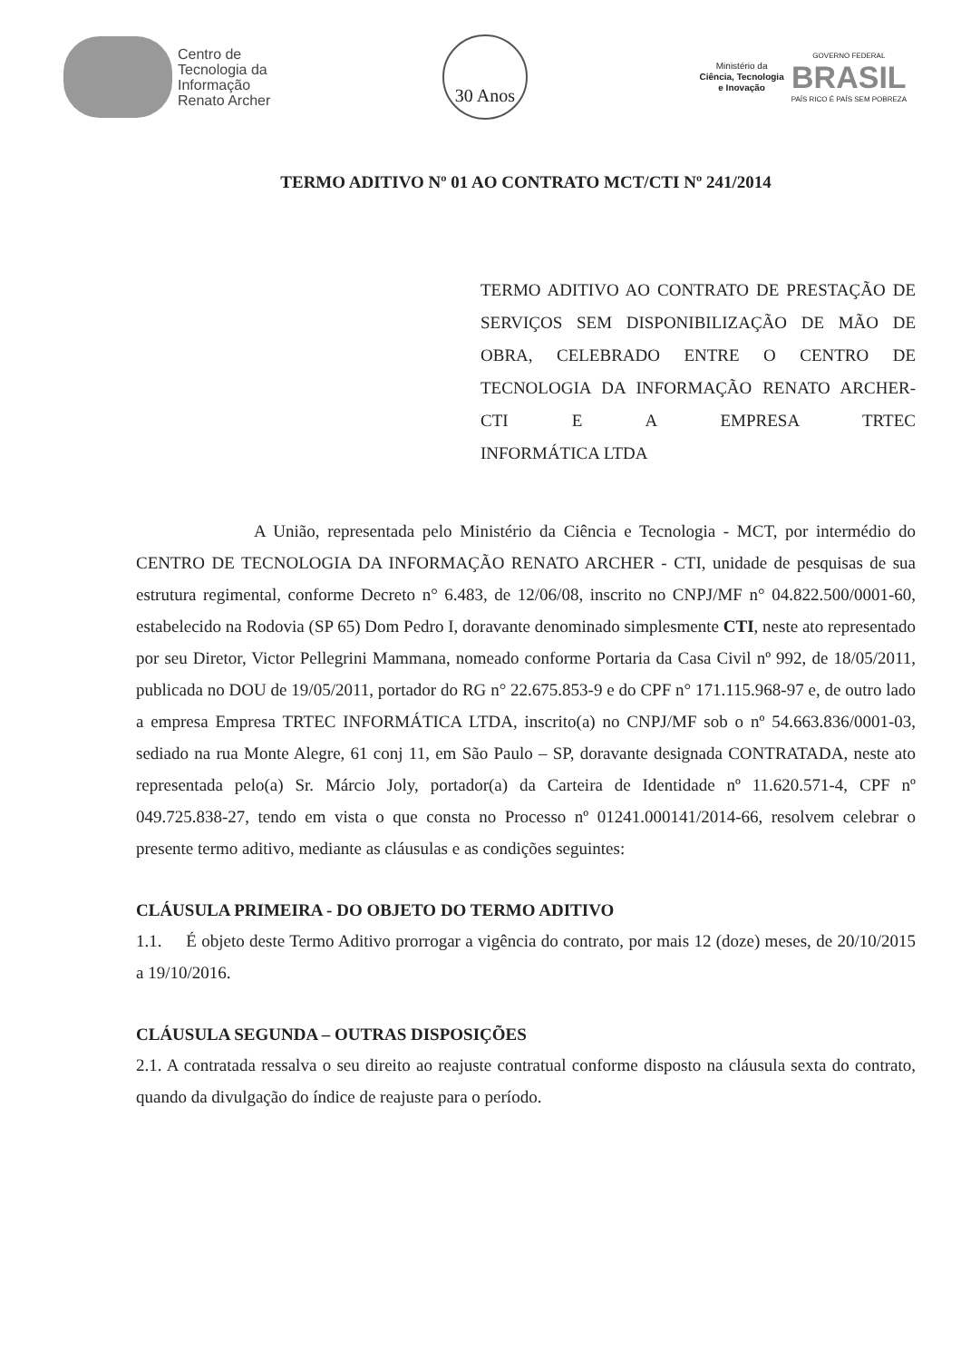Centro de
Tecnologia da
Informação
Renato Archer
30 Anos
Ministério da
Ciência, Tecnologia
e Inovação
GOVERNO FEDERAL
BRASIL
PAÍS RICO É PAÍS SEM POBREZA
TERMO ADITIVO Nº 01 AO CONTRATO MCT/CTI Nº 241/2014
TERMO ADITIVO AO CONTRATO DE PRESTAÇÃO DE SERVIÇOS SEM DISPONIBILIZAÇÃO DE MÃO DE OBRA, CELEBRADO ENTRE O CENTRO DE TECNOLOGIA DA INFORMAÇÃO RENATO ARCHER-CTI E A EMPRESA TRTEC
INFORMÁTICA LTDA
A União, representada pelo Ministério da Ciência e Tecnologia - MCT, por intermédio do CENTRO DE TECNOLOGIA DA INFORMAÇÃO RENATO ARCHER - CTI, unidade de pesquisas de sua estrutura regimental, conforme Decreto n° 6.483, de 12/06/08, inscrito no CNPJ/MF n° 04.822.500/0001-60, estabelecido na Rodovia (SP 65) Dom Pedro I, doravante denominado simplesmente CTI, neste ato representado por seu Diretor, Victor Pellegrini Mammana, nomeado conforme Portaria da Casa Civil nº 992, de 18/05/2011, publicada no DOU de 19/05/2011, portador do RG n° 22.675.853-9 e do CPF n° 171.115.968-97 e, de outro lado a empresa Empresa TRTEC INFORMÁTICA LTDA, inscrito(a) no CNPJ/MF sob o nº 54.663.836/0001-03, sediado na rua Monte Alegre, 61 conj 11, em São Paulo – SP, doravante designada CONTRATADA, neste ato representada pelo(a) Sr. Márcio Joly, portador(a) da Carteira de Identidade nº 11.620.571-4, CPF nº 049.725.838-27, tendo em vista o que consta no Processo nº 01241.000141/2014-66, resolvem celebrar o presente termo aditivo, mediante as cláusulas e as condições seguintes:
CLÁUSULA PRIMEIRA - DO OBJETO DO TERMO ADITIVO
1.1. É objeto deste Termo Aditivo prorrogar a vigência do contrato, por mais 12 (doze) meses, de 20/10/2015 a 19/10/2016.
CLÁUSULA SEGUNDA – OUTRAS DISPOSIÇÕES
2.1. A contratada ressalva o seu direito ao reajuste contratual conforme disposto na cláusula sexta do contrato, quando da divulgação do índice de reajuste para o período.